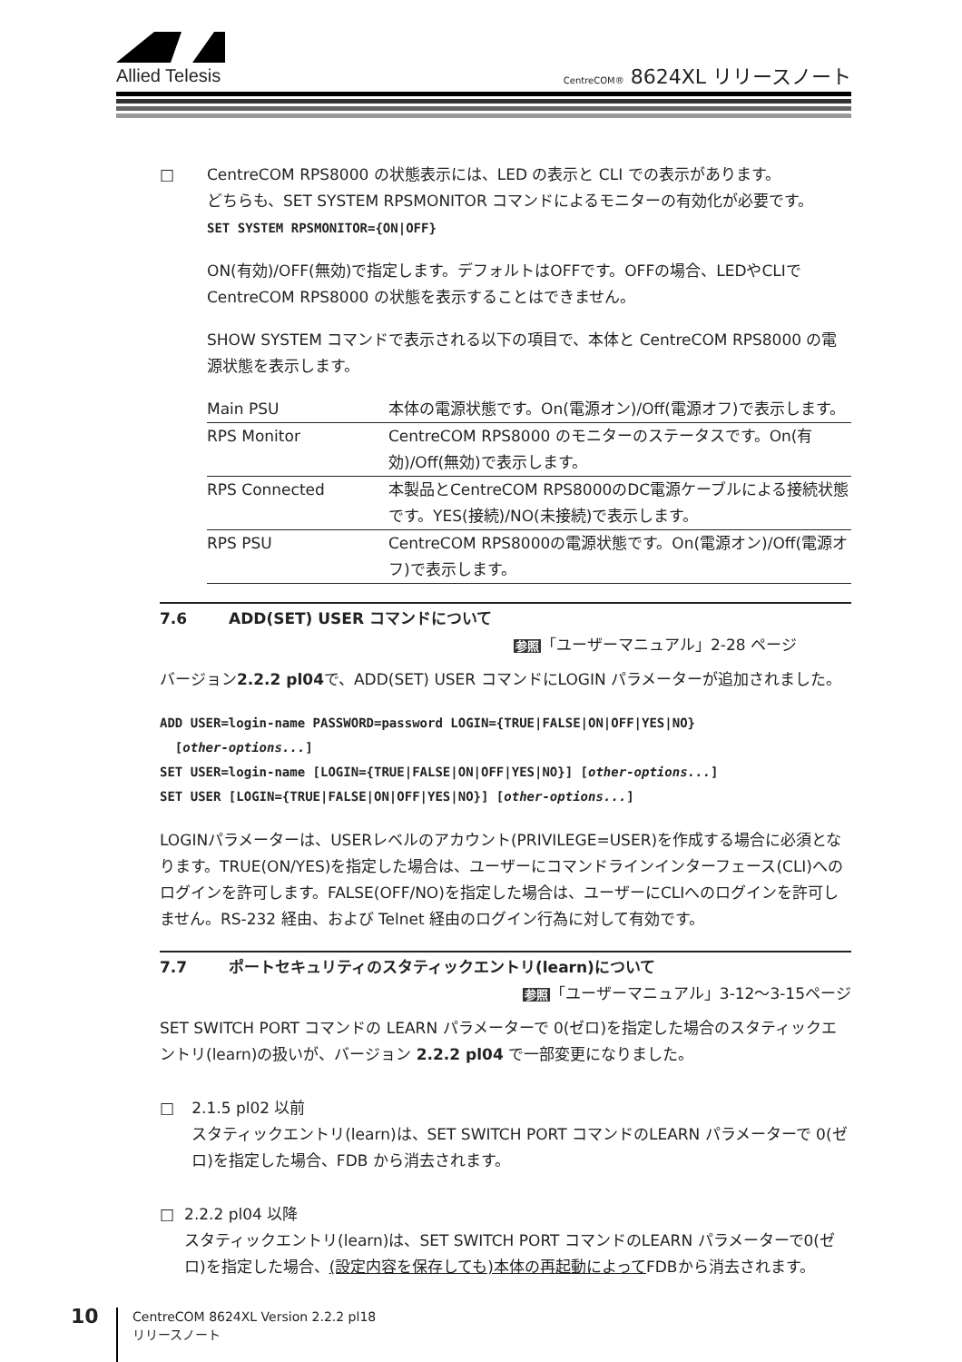Allied Telesis
CentreCOM® 8624XL リリースノート
□ CentreCOM RPS8000 の状態表示には、LED の表示と CLI での表示があります。
どちらも、SET SYSTEM RPSMONITOR コマンドによるモニターの有効化が必要です。
SET SYSTEM RPSMONITOR={ON|OFF}
ON(有効)/OFF(無効)で指定します。デフォルトはOFFです。OFFの場合、LEDやCLIでCentreCOM RPS8000 の状態を表示することはできません。
SHOW SYSTEM コマンドで表示される以下の項目で、本体と CentreCOM RPS8000 の電源状態を表示します。
| Main PSU | 本体の電源状態です。On(電源オン)/Off(電源オフ)で表示します。 |
| RPS Monitor | CentreCOM RPS8000 のモニターのステータスです。On(有効)/Off(無効)で表示します。 |
| RPS Connected | 本製品とCentreCOM RPS8000のDC電源ケーブルによる接続状態です。YES(接続)/NO(未接続)で表示します。 |
| RPS PSU | CentreCOM RPS8000の電源状態です。On(電源オン)/Off(電源オフ)で表示します。 |
7.6 ADD(SET) USER コマンドについて
参照「ユーザーマニュアル」2-28 ページ
バージョン2.2.2 pl04で、ADD(SET) USER コマンドにLOGIN パラメーターが追加されました。
ADD USER=login-name PASSWORD=password LOGIN={TRUE|FALSE|ON|OFF|YES|NO}
[other-options...]
SET USER=login-name [LOGIN={TRUE|FALSE|ON|OFF|YES|NO}] [other-options...]
SET USER [LOGIN={TRUE|FALSE|ON|OFF|YES|NO}] [other-options...]
LOGINパラメーターは、USERレベルのアカウント(PRIVILEGE=USER)を作成する場合に必須となります。TRUE(ON/YES)を指定した場合は、ユーザーにコマンドラインインターフェース(CLI)へのログインを許可します。FALSE(OFF/NO)を指定した場合は、ユーザーにCLIへのログインを許可しません。RS-232 経由、および Telnet 経由のログイン行為に対して有効です。
7.7 ポートセキュリティのスタティックエントリ(learn)について
参照「ユーザーマニュアル」3-12～3-15ページ
SET SWITCH PORT コマンドの LEARN パラメーターで 0(ゼロ)を指定した場合のスタティックエントリ(learn)の扱いが、バージョン 2.2.2 pl04 で一部変更になりました。
□ 2.1.5 pl02 以前
スタティックエントリ(learn)は、SET SWITCH PORT コマンドのLEARN パラメーターで 0(ゼロ)を指定した場合、FDB から消去されます。
□ 2.2.2 pl04 以降
スタティックエントリ(learn)は、SET SWITCH PORT コマンドのLEARN パラメーターで0(ゼロ)を指定した場合、(設定内容を保存しても)本体の再起動によってFDBから消去されます。
10
CentreCOM 8624XL Version 2.2.2 pl18
リリースノート